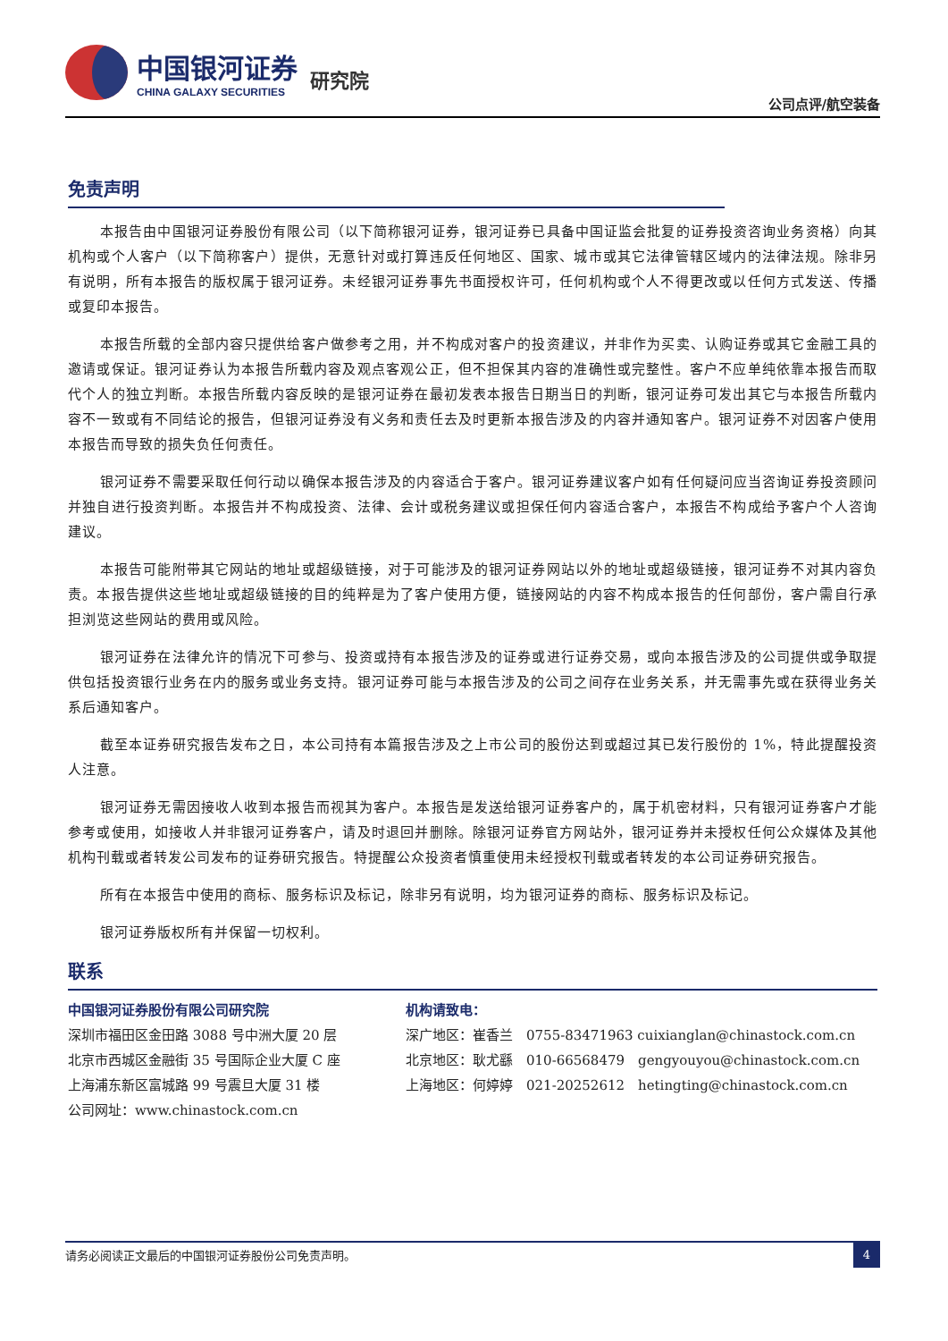中国银河证券
CHINA GALAXY SECURITIES
研究院
公司点评/航空装备
免责声明
本报告由中国银河证券股份有限公司（以下简称银河证券，银河证券已具备中国证监会批复的证券投资咨询业务资格）向其机构或个人客户（以下简称客户）提供，无意针对或打算违反任何地区、国家、城市或其它法律管辖区域内的法律法规。除非另有说明，所有本报告的版权属于银河证券。未经银河证券事先书面授权许可，任何机构或个人不得更改或以任何方式发送、传播或复印本报告。
本报告所载的全部内容只提供给客户做参考之用，并不构成对客户的投资建议，并非作为买卖、认购证券或其它金融工具的邀请或保证。银河证券认为本报告所载内容及观点客观公正，但不担保其内容的准确性或完整性。客户不应单纯依靠本报告而取代个人的独立判断。本报告所载内容反映的是银河证券在最初发表本报告日期当日的判断，银河证券可发出其它与本报告所载内容不一致或有不同结论的报告，但银河证券没有义务和责任去及时更新本报告涉及的内容并通知客户。银河证券不对因客户使用本报告而导致的损失负任何责任。
银河证券不需要采取任何行动以确保本报告涉及的内容适合于客户。银河证券建议客户如有任何疑问应当咨询证券投资顾问并独自进行投资判断。本报告并不构成投资、法律、会计或税务建议或担保任何内容适合客户，本报告不构成给予客户个人咨询建议。
本报告可能附带其它网站的地址或超级链接，对于可能涉及的银河证券网站以外的地址或超级链接，银河证券不对其内容负责。本报告提供这些地址或超级链接的目的纯粹是为了客户使用方便，链接网站的内容不构成本报告的任何部份，客户需自行承担浏览这些网站的费用或风险。
银河证券在法律允许的情况下可参与、投资或持有本报告涉及的证券或进行证券交易，或向本报告涉及的公司提供或争取提供包括投资银行业务在内的服务或业务支持。银河证券可能与本报告涉及的公司之间存在业务关系，并无需事先或在获得业务关系后通知客户。
截至本证券研究报告发布之日，本公司持有本篇报告涉及之上市公司的股份达到或超过其已发行股份的 1%，特此提醒投资人注意。
银河证券无需因接收人收到本报告而视其为客户。本报告是发送给银河证券客户的，属于机密材料，只有银河证券客户才能参考或使用，如接收人并非银河证券客户，请及时退回并删除。除银河证券官方网站外，银河证券并未授权任何公众媒体及其他机构刊载或者转发公司发布的证券研究报告。特提醒公众投资者慎重使用未经授权刊载或者转发的本公司证券研究报告。
所有在本报告中使用的商标、服务标识及标记，除非另有说明，均为银河证券的商标、服务标识及标记。
银河证券版权所有并保留一切权利。
联系
中国银河证券股份有限公司研究院
深圳市福田区金田路 3088 号中洲大厦 20 层
北京市西城区金融街 35 号国际企业大厦 C 座
上海浦东新区富城路 99 号震旦大厦 31 楼
公司网址：www.chinastock.com.cn
机构请致电：
深广地区：崔香兰　0755-83471963 cuixianglan@chinastock.com.cn
北京地区：耿尤繇　010-66568479　gengyouyou@chinastock.com.cn
上海地区：何婷婷　021-20252612　hetingting@chinastock.com.cn
请务必阅读正文最后的中国银河证券股份公司免责声明。 4